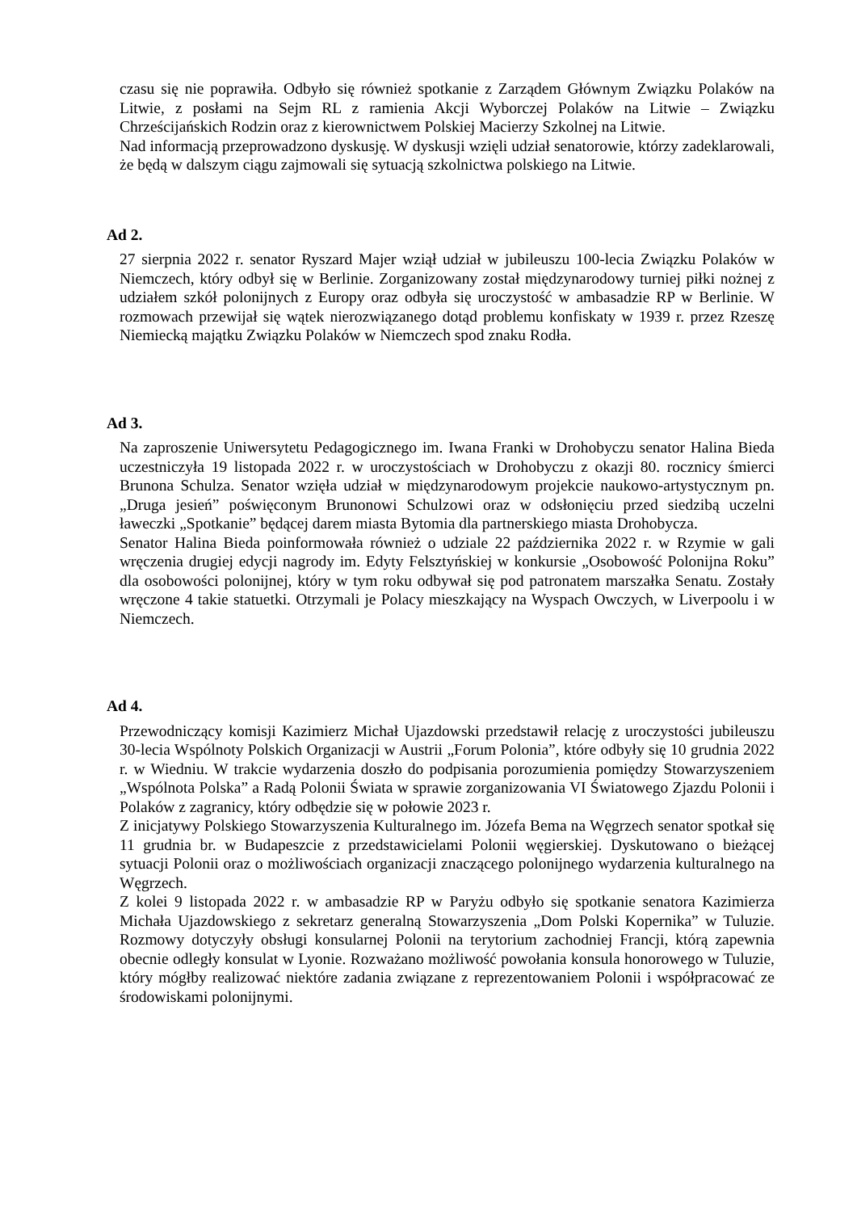czasu się nie poprawiła. Odbyło się również spotkanie z Zarządem Głównym Związku Polaków na Litwie, z posłami na Sejm RL z ramienia Akcji Wyborczej Polaków na Litwie – Związku Chrześcijańskich Rodzin oraz z kierownictwem Polskiej Macierzy Szkolnej na Litwie.
Nad informacją przeprowadzono dyskusję. W dyskusji wzięli udział senatorowie, którzy zadeklarowali, że będą w dalszym ciągu zajmowali się sytuacją szkolnictwa polskiego na Litwie.
Ad 2.
27 sierpnia 2022 r. senator Ryszard Majer wziął udział w jubileuszu 100-lecia Związku Polaków w Niemczech, który odbył się w Berlinie. Zorganizowany został międzynarodowy turniej piłki nożnej z udziałem szkół polonijnych z Europy oraz odbyła się uroczystość w ambasadzie RP w Berlinie. W rozmowach przewijał się wątek nierozwiązanego dotąd problemu konfiskaty w 1939 r. przez Rzeszę Niemiecką majątku Związku Polaków w Niemczech spod znaku Rodła.
Ad 3.
Na zaproszenie Uniwersytetu Pedagogicznego im. Iwana Franki w Drohobyczu senator Halina Bieda uczestniczyła 19 listopada 2022 r. w uroczystościach w Drohobyczu z okazji 80. rocznicy śmierci Brunona Schulza. Senator wzięła udział w międzynarodowym projekcie naukowo-artystycznym pn. „Druga jesień” poświęconym Brunonowi Schulzowi oraz w odsłonięciu przed siedzibą uczelni ławeczki „Spotkanie” będącej darem miasta Bytomia dla partnerskiego miasta Drohobycza.
Senator Halina Bieda poinformowała również o udziale 22 października 2022 r. w Rzymie w gali wręczenia drugiej edycji nagrody im. Edyty Felsztyńskiej w konkursie „Osobowość Polonijna Roku” dla osobowości polonijnej, który w tym roku odbywał się pod patronatem marszałka Senatu. Zostały wręczone 4 takie statuetki. Otrzymali je Polacy mieszkający na Wyspach Owczych, w Liverpoolu i w Niemczech.
Ad 4.
Przewodniczący komisji Kazimierz Michał Ujazdowski przedstawił relację z uroczystości jubileuszu 30-lecia Wspólnoty Polskich Organizacji w Austrii „Forum Polonia”, które odbyły się 10 grudnia 2022 r. w Wiedniu. W trakcie wydarzenia doszło do podpisania porozumienia pomiędzy Stowarzyszeniem „Wspólnota Polska” a Radą Polonii Świata w sprawie zorganizowania VI Światowego Zjazdu Polonii i Polaków z zagranicy, który odbędzie się w połowie 2023 r.
Z inicjatywy Polskiego Stowarzyszenia Kulturalnego im. Józefa Bema na Węgrzech senator spotkał się 11 grudnia br. w Budapeszcie z przedstawicielami Polonii węgierskiej. Dyskutowano o bieżącej sytuacji Polonii oraz o możliwościach organizacji znaczącego polonijnego wydarzenia kulturalnego na Węgrzech.
Z kolei 9 listopada 2022 r. w ambasadzie RP w Paryżu odbyło się spotkanie senatora Kazimierza Michała Ujazdowskiego z sekretarz generalną Stowarzyszenia „Dom Polski Kopernika” w Tuluzie. Rozmowy dotyczyły obsługi konsularnej Polonii na terytorium zachodniej Francji, którą zapewnia obecnie odległy konsulat w Lyonie. Rozważano możliwość powołania konsula honorowego w Tuluzie, który mógłby realizować niektóre zadania związane z reprezentowaniem Polonii i współpracować ze środowiskami polonijnymi.